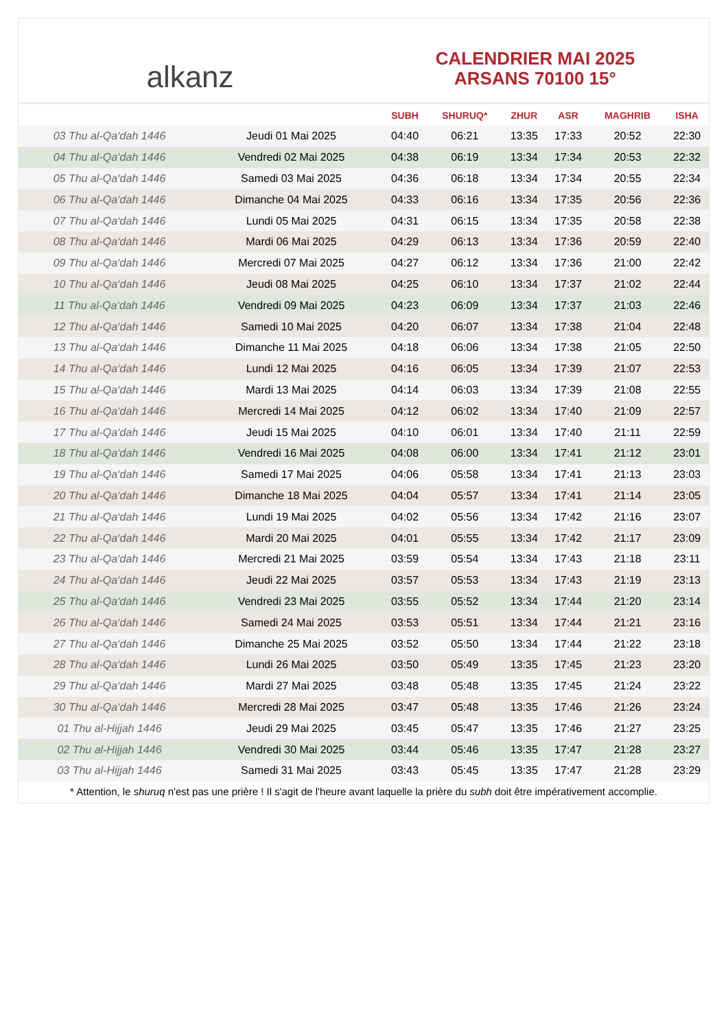alkanz
CALENDRIER MAI 2025
ARSANS 70100 15°
| | | SUBH | SHURUQ* | ZHUR | ASR | MAGHRIB | ISHA |
| --- | --- | --- | --- | --- | --- | --- | --- |
| 03 Thu al-Qa‘dah 1446 | Jeudi 01 Mai 2025 | 04:40 | 06:21 | 13:35 | 17:33 | 20:52 | 22:30 |
| 04 Thu al-Qa‘dah 1446 | Vendredi 02 Mai 2025 | 04:38 | 06:19 | 13:34 | 17:34 | 20:53 | 22:32 |
| 05 Thu al-Qa‘dah 1446 | Samedi 03 Mai 2025 | 04:36 | 06:18 | 13:34 | 17:34 | 20:55 | 22:34 |
| 06 Thu al-Qa‘dah 1446 | Dimanche 04 Mai 2025 | 04:33 | 06:16 | 13:34 | 17:35 | 20:56 | 22:36 |
| 07 Thu al-Qa‘dah 1446 | Lundi 05 Mai 2025 | 04:31 | 06:15 | 13:34 | 17:35 | 20:58 | 22:38 |
| 08 Thu al-Qa‘dah 1446 | Mardi 06 Mai 2025 | 04:29 | 06:13 | 13:34 | 17:36 | 20:59 | 22:40 |
| 09 Thu al-Qa‘dah 1446 | Mercredi 07 Mai 2025 | 04:27 | 06:12 | 13:34 | 17:36 | 21:00 | 22:42 |
| 10 Thu al-Qa‘dah 1446 | Jeudi 08 Mai 2025 | 04:25 | 06:10 | 13:34 | 17:37 | 21:02 | 22:44 |
| 11 Thu al-Qa‘dah 1446 | Vendredi 09 Mai 2025 | 04:23 | 06:09 | 13:34 | 17:37 | 21:03 | 22:46 |
| 12 Thu al-Qa‘dah 1446 | Samedi 10 Mai 2025 | 04:20 | 06:07 | 13:34 | 17:38 | 21:04 | 22:48 |
| 13 Thu al-Qa‘dah 1446 | Dimanche 11 Mai 2025 | 04:18 | 06:06 | 13:34 | 17:38 | 21:05 | 22:50 |
| 14 Thu al-Qa‘dah 1446 | Lundi 12 Mai 2025 | 04:16 | 06:05 | 13:34 | 17:39 | 21:07 | 22:53 |
| 15 Thu al-Qa‘dah 1446 | Mardi 13 Mai 2025 | 04:14 | 06:03 | 13:34 | 17:39 | 21:08 | 22:55 |
| 16 Thu al-Qa‘dah 1446 | Mercredi 14 Mai 2025 | 04:12 | 06:02 | 13:34 | 17:40 | 21:09 | 22:57 |
| 17 Thu al-Qa‘dah 1446 | Jeudi 15 Mai 2025 | 04:10 | 06:01 | 13:34 | 17:40 | 21:11 | 22:59 |
| 18 Thu al-Qa‘dah 1446 | Vendredi 16 Mai 2025 | 04:08 | 06:00 | 13:34 | 17:41 | 21:12 | 23:01 |
| 19 Thu al-Qa‘dah 1446 | Samedi 17 Mai 2025 | 04:06 | 05:58 | 13:34 | 17:41 | 21:13 | 23:03 |
| 20 Thu al-Qa‘dah 1446 | Dimanche 18 Mai 2025 | 04:04 | 05:57 | 13:34 | 17:41 | 21:14 | 23:05 |
| 21 Thu al-Qa‘dah 1446 | Lundi 19 Mai 2025 | 04:02 | 05:56 | 13:34 | 17:42 | 21:16 | 23:07 |
| 22 Thu al-Qa‘dah 1446 | Mardi 20 Mai 2025 | 04:01 | 05:55 | 13:34 | 17:42 | 21:17 | 23:09 |
| 23 Thu al-Qa‘dah 1446 | Mercredi 21 Mai 2025 | 03:59 | 05:54 | 13:34 | 17:43 | 21:18 | 23:11 |
| 24 Thu al-Qa‘dah 1446 | Jeudi 22 Mai 2025 | 03:57 | 05:53 | 13:34 | 17:43 | 21:19 | 23:13 |
| 25 Thu al-Qa‘dah 1446 | Vendredi 23 Mai 2025 | 03:55 | 05:52 | 13:34 | 17:44 | 21:20 | 23:14 |
| 26 Thu al-Qa‘dah 1446 | Samedi 24 Mai 2025 | 03:53 | 05:51 | 13:34 | 17:44 | 21:21 | 23:16 |
| 27 Thu al-Qa‘dah 1446 | Dimanche 25 Mai 2025 | 03:52 | 05:50 | 13:34 | 17:44 | 21:22 | 23:18 |
| 28 Thu al-Qa‘dah 1446 | Lundi 26 Mai 2025 | 03:50 | 05:49 | 13:35 | 17:45 | 21:23 | 23:20 |
| 29 Thu al-Qa‘dah 1446 | Mardi 27 Mai 2025 | 03:48 | 05:48 | 13:35 | 17:45 | 21:24 | 23:22 |
| 30 Thu al-Qa‘dah 1446 | Mercredi 28 Mai 2025 | 03:47 | 05:48 | 13:35 | 17:46 | 21:26 | 23:24 |
| 01 Thu al-Hijjah 1446 | Jeudi 29 Mai 2025 | 03:45 | 05:47 | 13:35 | 17:46 | 21:27 | 23:25 |
| 02 Thu al-Hijjah 1446 | Vendredi 30 Mai 2025 | 03:44 | 05:46 | 13:35 | 17:47 | 21:28 | 23:27 |
| 03 Thu al-Hijjah 1446 | Samedi 31 Mai 2025 | 03:43 | 05:45 | 13:35 | 17:47 | 21:28 | 23:29 |
* Attention, le shuruq n'est pas une prière ! Il s'agit de l'heure avant laquelle la prière du subh doit être impérativement accomplie.